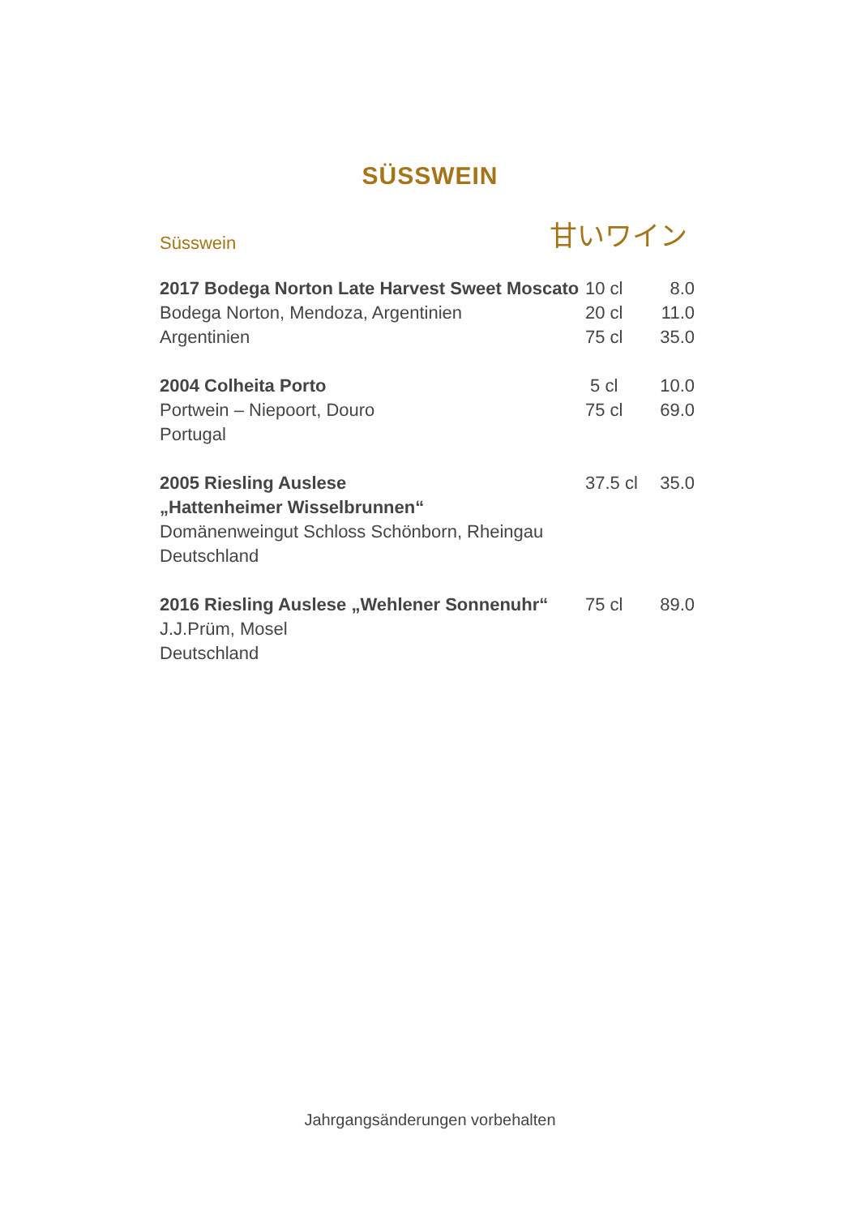SÜSSWEIN
Süsswein 甘いワイン
| 2017 Bodega Norton Late Harvest Sweet Moscato Bodega Norton, Mendoza, Argentinien Argentinien | 10 cl 20 cl 75 cl | 8.0 11.0 35.0 |
| 2004 Colheita Porto Portwein – Niepoort, Douro Portugal | 5 cl 75 cl | 10.0 69.0 |
| 2005 Riesling Auslese „Hattenheimer Wisselbrunnen“ Domänenweingut Schloss Schönborn, Rheingau Deutschland | 37.5 cl | 35.0 |
| 2016 Riesling Auslese „Wehlener Sonnenuhr“ J.J.Prüm, Mosel Deutschland | 75 cl | 89.0 |
Jahrgangsänderungen vorbehalten